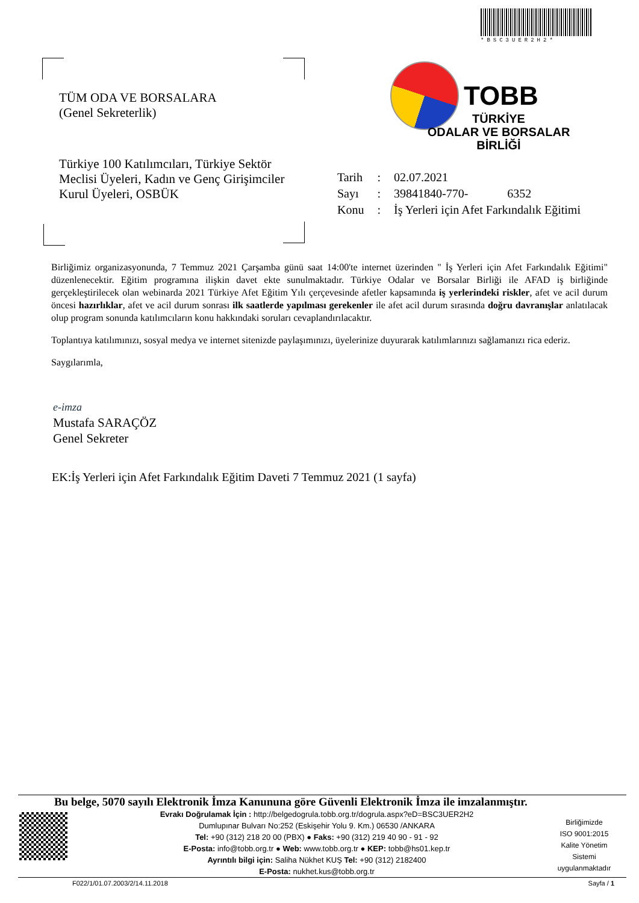*BSC3UER2H2*
TÜM ODA VE BORSALARA
(Genel Sekreterlik)
Türkiye 100 Katılımcıları, Türkiye Sektör Meclisi Üyeleri, Kadın ve Genç Girişimciler Kurul Üyeleri, OSBÜK
TOBB
TÜRKİYE
ODALAR VE BORSALAR
BİRLİĞİ
| Tarih | : | 02.07.2021 |
| Sayı | : | 39841840-770- 6352 |
| Konu | : | İş Yerleri için Afet Farkındalık Eğitimi |
Birliğimiz organizasyonunda, 7 Temmuz 2021 Çarşamba günü saat 14:00'te internet üzerinden " İş Yerleri için Afet Farkındalık Eğitimi" düzenlenecektir. Eğitim programına ilişkin davet ekte sunulmaktadır. Türkiye Odalar ve Borsalar Birliği ile AFAD iş birliğinde gerçekleştirilecek olan webinarda 2021 Türkiye Afet Eğitim Yılı çerçevesinde afetler kapsamında iş yerlerindeki riskler, afet ve acil durum öncesi hazırlıklar, afet ve acil durum sonrası ilk saatlerde yapılması gerekenler ile afet acil durum sırasında doğru davranışlar anlatılacak olup program sonunda katılımcıların konu hakkındaki soruları cevaplandırılacaktır.
Toplantıya katılımınızı, sosyal medya ve internet sitenizde paylaşımınızı, üyelerinize duyurarak katılımlarınızı sağlamanızı rica ederiz.
Saygılarımla,
e-imza
Mustafa SARAÇÖZ
Genel Sekreter
EK:İş Yerleri için Afet Farkındalık Eğitim Daveti 7 Temmuz 2021 (1 sayfa)
Bu belge, 5070 sayılı Elektronik İmza Kanununa göre Güvenli Elektronik İmza ile imzalanmıştır.
Evrakı Doğrulamak İçin : http://belgedogrula.tobb.org.tr/dogrula.aspx?eD=BSC3UER2H2
Dumlupınar Bulvarı No:252 (Eskişehir Yolu 9. Km.) 06530 /ANKARA
Tel: +90 (312) 218 20 00 (PBX) ● Faks: +90 (312) 219 40 90 - 91 - 92
E-Posta: info@tobb.org.tr ● Web: www.tobb.org.tr ● KEP: tobb@hs01.kep.tr
Ayrıntılı bilgi için: Saliha Nükhet KUŞ Tel: +90 (312) 2182400
E-Posta: nukhet.kus@tobb.org.tr
Birliğimizde
ISO 9001:2015
Kalite Yönetim
Sistemi
uygulanmaktadır
F022/1/01.07.2003/2/14.11.2018 Sayfa / 1